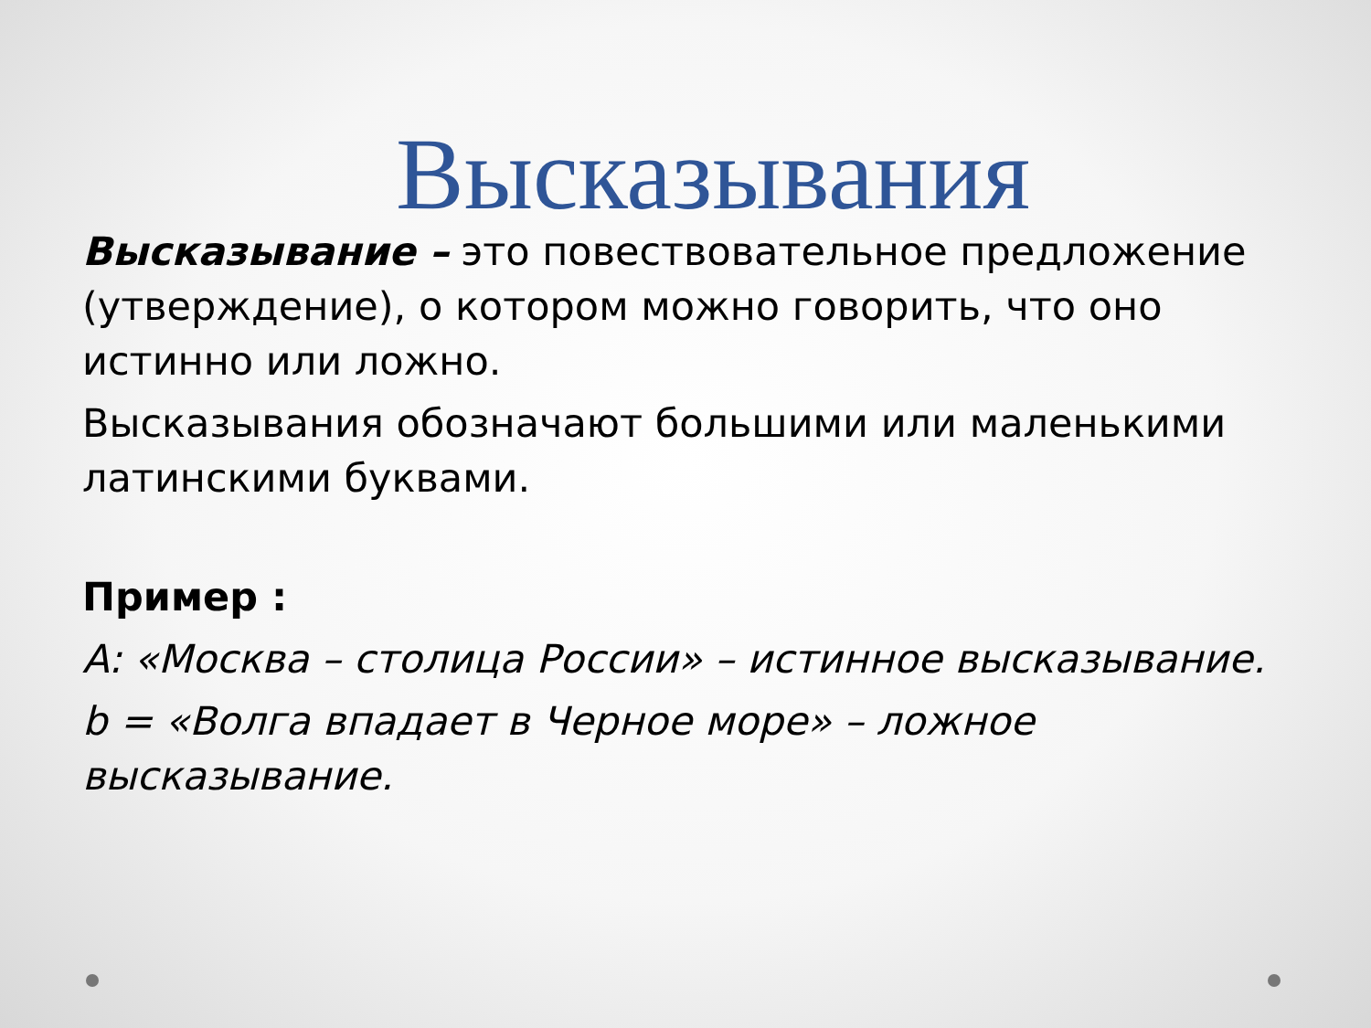Высказывания
Высказывание – это повествовательное предложение (утверждение), о котором можно говорить, что оно истинно или ложно.
Высказывания обозначают большими или маленькими латинскими буквами.
Пример :
A: «Москва – столица России» – истинное высказывание.
b = «Волга впадает в Черное море» – ложное высказывание.